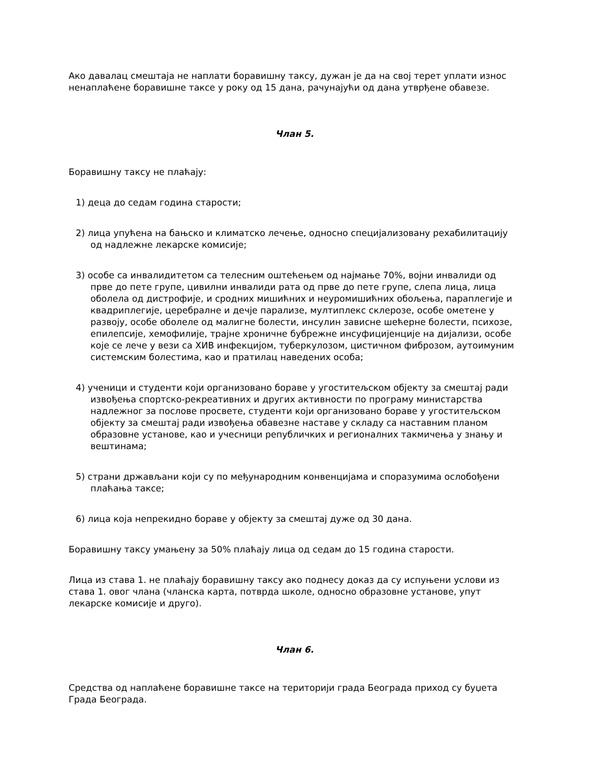Ако давалац смештаја не наплати боравишну таксу, дужан је да на свој терет уплати износ ненаплаћене боравишне таксе у року од 15 дана, рачунајући од дана утврђене обавезе.
Члан 5.
Боравишну таксу не плаћају:
1) деца до седам година старости;
2) лица упућена на бањско и климатско лечење, односно специјализовану рехабилитацију од надлежне лекарске комисије;
3) особе са инвалидитетом са телесним оштећењем од најмање 70%, војни инвалиди од прве до пете групе, цивилни инвалиди рата од прве до пете групе, слепа лица, лица оболела од дистрофије, и сродних мишићних и неуромишићних обољења, параплегије и квадриплегије, церебралне и дечје парализе, мултиплекс склерозе, особе ометене у развоју, особе оболеле од малигне болести, инсулин зависне шећерне болести, психозе, епилепсије, хемофилије, трајне хроничне бубрежне инсуфицијенције на дијализи, особе које се лече у вези са ХИВ инфекцијом, туберкулозом, цистичном фиброзом, аутоимуним системским болестима, као и пратилац наведених особа;
4) ученици и студенти који организовано бораве у угоститељском објекту за смештај ради извођења спортско-рекреативних и других активности по програму министарства надлежног за послове просвете, студенти који организовано бораве у угоститељском објекту за смештај ради извођења обавезне наставе у складу са наставним планом образовне установе, као и учесници републичких и регионалних такмичења у знању и вештинама;
5) страни држављани који су по међународним конвенцијама и споразумима ослобођени плаћања таксе;
6) лица која непрекидно бораве у објекту за смештај дуже од 30 дана.
Боравишну таксу умањену за 50% плаћају лица од седам до 15 година старости.
Лица из става 1. не плаћају боравишну таксу ако поднесу доказ да су испуњени услови из става 1. овог члана (чланска карта, потврда школе, односно образовне установе, упут лекарске комисије и друго).
Члан 6.
Средства од наплаћене боравишне таксе на територији града Београда приход су буџета Града Београда.